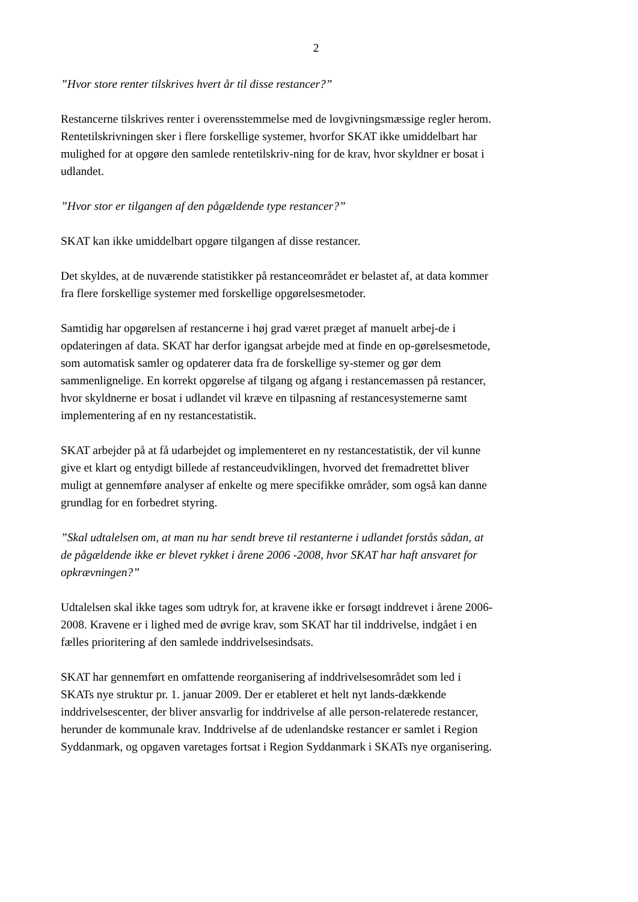2
”Hvor store renter tilskrives hvert år til disse restancer?”
Restancerne tilskrives renter i overensstemmelse med de lovgivningsmæssige regler herom. Rentetilskrivningen sker i flere forskellige systemer, hvorfor SKAT ikke umiddelbart har mulighed for at opgøre den samlede rentetilskriv-ning for de krav, hvor skyldner er bosat i udlandet.
”Hvor stor er tilgangen af den pågældende type restancer?”
SKAT kan ikke umiddelbart opgøre tilgangen af disse restancer.
Det skyldes, at de nuværende statistikker på restanceområdet er belastet af, at data kommer fra flere forskellige systemer med forskellige opgørelsesmetoder.
Samtidig har opgørelsen af restancerne i høj grad været præget af manuelt arbej-de i opdateringen af data. SKAT har derfor igangsat arbejde med at finde en op-gørelsesmetode, som automatisk samler og opdaterer data fra de forskellige sy-stemer og gør dem sammenlignelige. En korrekt opgørelse af tilgang og afgang i restancemassen på restancer, hvor skyldnerne er bosat i udlandet vil kræve en tilpasning af restancesystemerne samt implementering af en ny restancestatistik.
SKAT arbejder på at få udarbejdet og implementeret en ny restancestatistik, der vil kunne give et klart og entydigt billede af restanceudviklingen, hvorved det fremadrettet bliver muligt at gennemføre analyser af enkelte og mere specifikke områder, som også kan danne grundlag for en forbedret styring.
”Skal udtalelsen om, at man nu har sendt breve til restanterne i udlandet forstås sådan, at de pågældende ikke er blevet rykket i årene 2006 -2008, hvor SKAT har haft ansvaret for opkrævningen?”
Udtalelsen skal ikke tages som udtryk for, at kravene ikke er forsøgt inddrevet i årene 2006-2008. Kravene er i lighed med de øvrige krav, som SKAT har til inddrivelse, indgået i en fælles prioritering af den samlede inddrivelsesindsats.
SKAT har gennemført en omfattende reorganisering af inddrivelsesområdet som led i SKATs nye struktur pr. 1. januar 2009. Der er etableret et helt nyt lands-dækkende inddrivelsescenter, der bliver ansvarlig for inddrivelse af alle person-relaterede restancer, herunder de kommunale krav. Inddrivelse af de udenlandske restancer er samlet i Region Syddanmark, og opgaven varetages fortsat i Region Syddanmark i SKATs nye organisering.